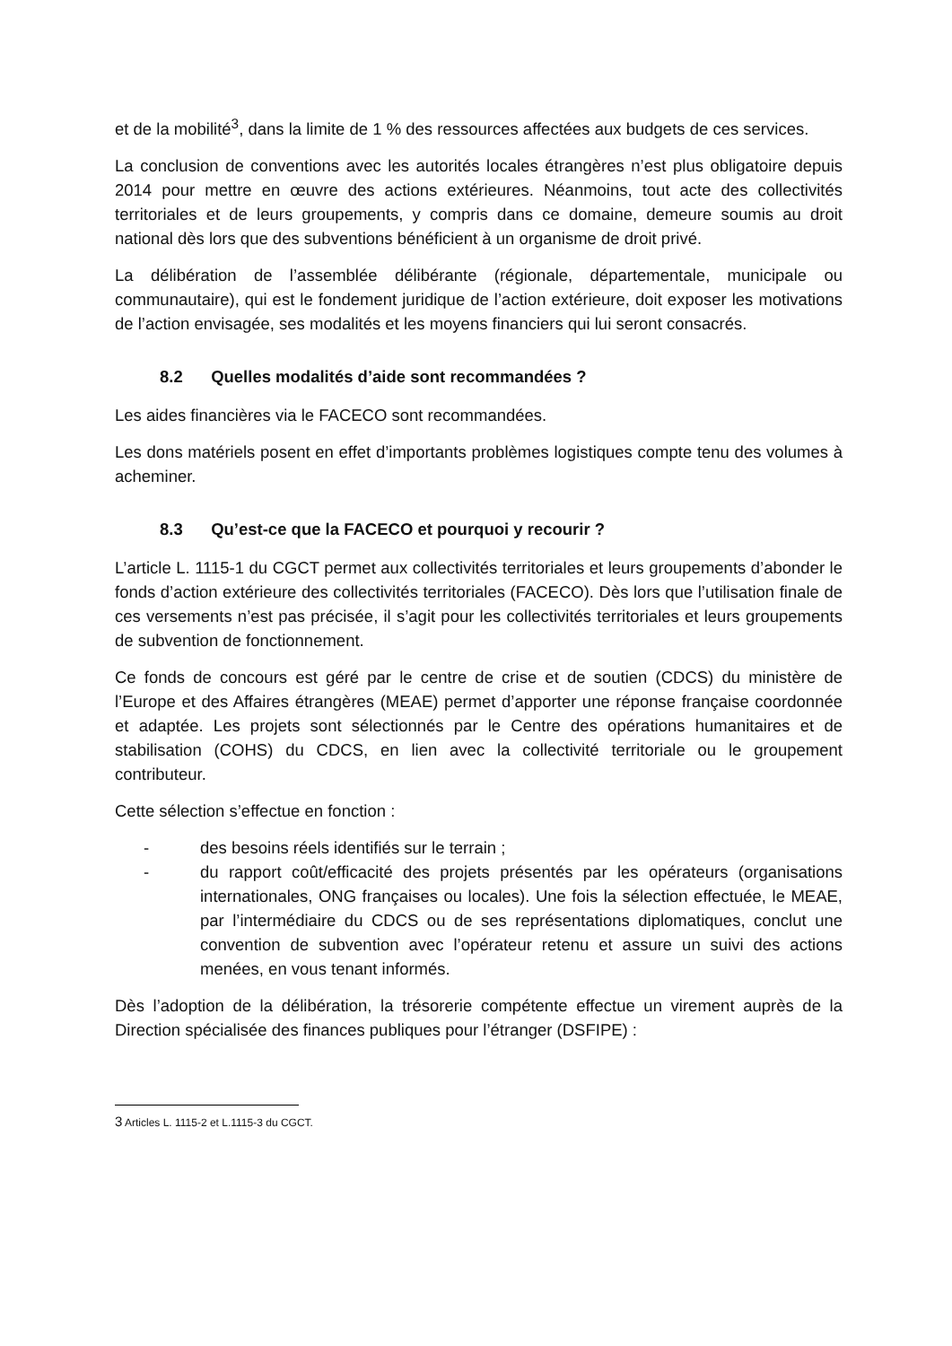et de la mobilité<sup>3</sup>, dans la limite de 1 % des ressources affectées aux budgets de ces services.
La conclusion de conventions avec les autorités locales étrangères n’est plus obligatoire depuis 2014 pour mettre en œuvre des actions extérieures. Néanmoins, tout acte des collectivités territoriales et de leurs groupements, y compris dans ce domaine, demeure soumis au droit national dès lors que des subventions bénéficient à un organisme de droit privé.
La délibération de l’assemblée délibérante (régionale, départementale, municipale ou communautaire), qui est le fondement juridique de l’action extérieure, doit exposer les motivations de l’action envisagée, ses modalités et les moyens financiers qui lui seront consacrés.
8.2 Quelles modalités d’aide sont recommandées ?
Les aides financières via le FACECO sont recommandées.
Les dons matériels posent en effet d’importants problèmes logistiques compte tenu des volumes à acheminer.
8.3 Qu’est-ce que la FACECO et pourquoi y recourir ?
L’article L. 1115-1 du CGCT permet aux collectivités territoriales et leurs groupements d’abonder le fonds d’action extérieure des collectivités territoriales (FACECO). Dès lors que l’utilisation finale de ces versements n’est pas précisée, il s’agit pour les collectivités territoriales et leurs groupements de subvention de fonctionnement.
Ce fonds de concours est géré par le centre de crise et de soutien (CDCS) du ministère de l’Europe et des Affaires étrangères (MEAE) permet d’apporter une réponse française coordonnée et adaptée. Les projets sont sélectionnés par le Centre des opérations humanitaires et de stabilisation (COHS) du CDCS, en lien avec la collectivité territoriale ou le groupement contributeur.
Cette sélection s’effectue en fonction :
- des besoins réels identifiés sur le terrain ;
- du rapport coût/efficacité des projets présentés par les opérateurs (organisations internationales, ONG françaises ou locales). Une fois la sélection effectuée, le MEAE, par l’intermédiaire du CDCS ou de ses représentations diplomatiques, conclut une convention de subvention avec l’opérateur retenu et assure un suivi des actions menées, en vous tenant informés.
Dès l’adoption de la délibération, la trésorerie compétente effectue un virement auprès de la Direction spécialisée des finances publiques pour l’étranger (DSFIPE) :
3 Articles L. 1115-2 et L.1115-3 du CGCT.